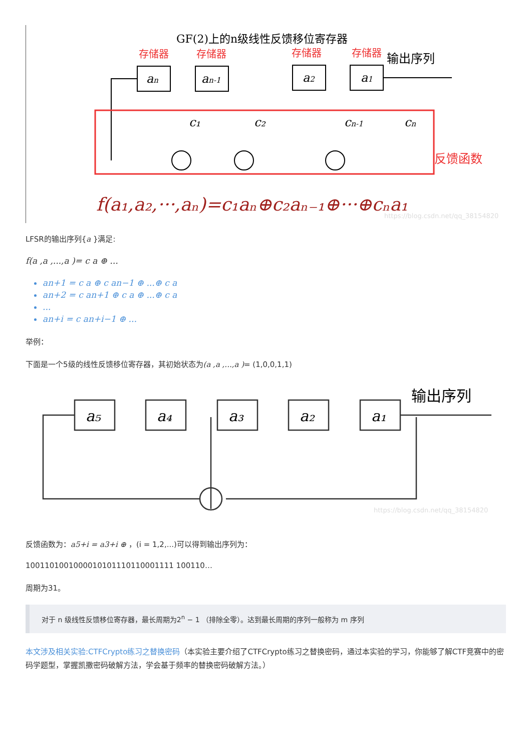GF(2)上的n级线性反馈移位寄存器
存储器
存储器
存储器
存储器
反馈函数
输出序列
an
an-1
a2
a1
c₁
c₂
cn-1
cn
f(a₁,a₂,···,aₙ)=c₁aₙ⊕c₂aₙ₋₁⊕···⊕cₙa₁
https://blog.csdn.net/qq_38154820
LFSR的输出序列{a }满足:
f(a ,a ,...,a )= c a ⊕ ...
an+1 = c a ⊕ c an−1 ⊕ ...⊕ c a
an+2 = c an+1 ⊕ c a ⊕ ...⊕ c a
...
an+i = c an+i−1 ⊕ ...
举例：
下面是一个5级的线性反馈移位寄存器，其初始状态为(a ,a ,...,a )= (1,0,0,1,1)
a₅
a₄
a₃
a₂
a₁
输出序列
https://blog.csdn.net/qq_38154820
反馈函数为：a5+i = a3+i ⊕ ，(i = 1,2,...)可以得到输出序列为：
1001101001000010101110110001111 100110…
周期为31。
对于 n 级线性反馈移位寄存器，最长周期为2<sup>n</sup> − 1 （排除全零）。达到最长周期的序列一般称为 m 序列
本文涉及相关实验:CTFCrypto练习之替换密码（本实验主要介绍了CTFCrypto练习之替换密码，通过本实验的学习，你能够了解CTF竞赛中的密码学题型，掌握凯撒密码破解方法，学会基于频率的替换密码破解方法。）